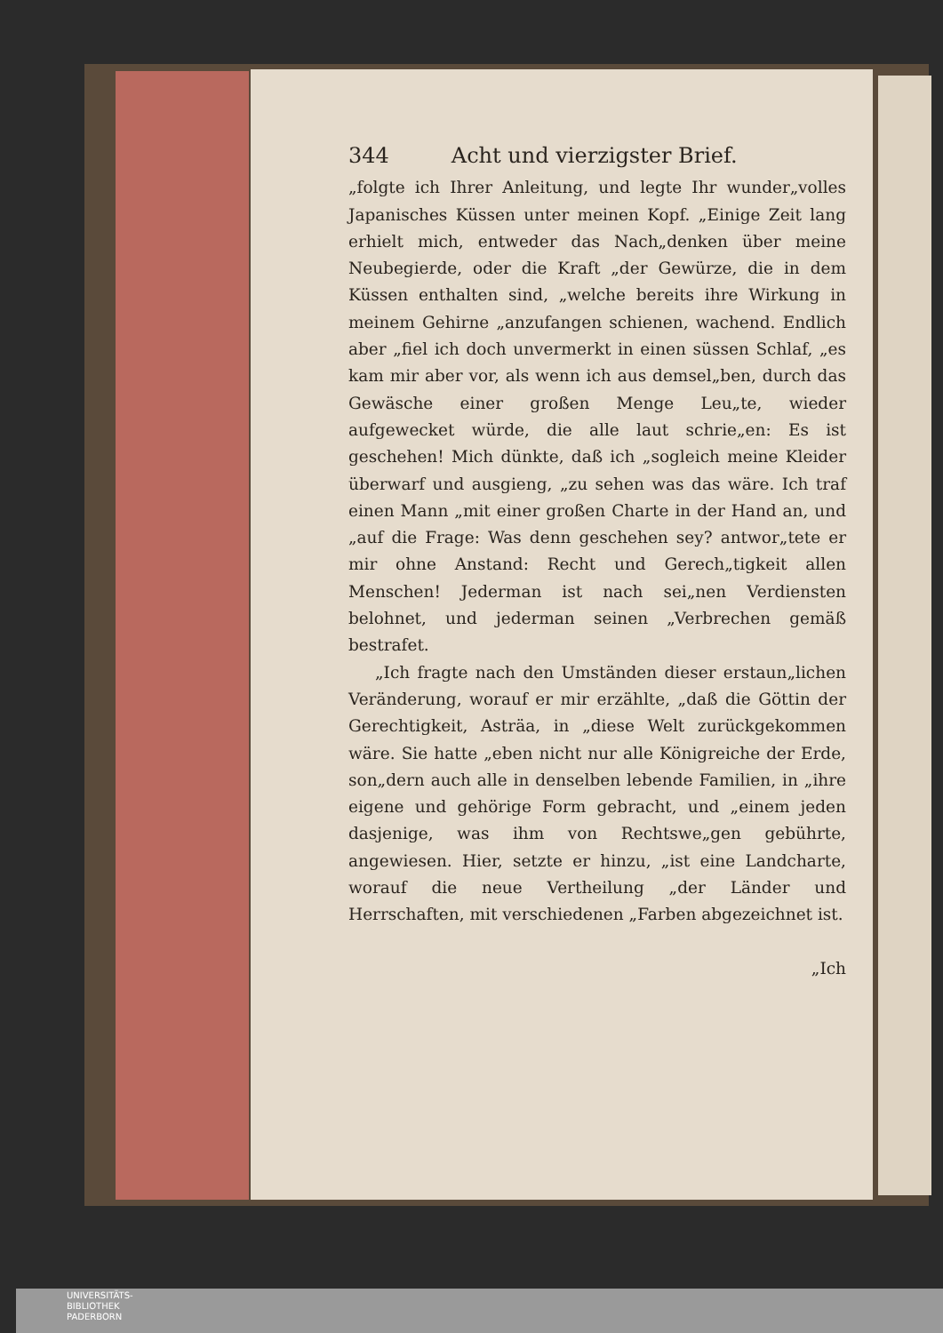344 Acht und vierzigster Brief.
„folgte ich Ihrer Anleitung, und legte Ihr wunder„volles Japanisches Küssen unter meinen Kopf. „Einige Zeit lang erhielt mich, entweder das Nach„denken über meine Neubegierde, oder die Kraft „der Gewürze, die in dem Küssen enthalten sind, „welche bereits ihre Wirkung in meinem Gehirne „anzufangen schienen, wachend. Endlich aber „fiel ich doch unvermerkt in einen süssen Schlaf, „es kam mir aber vor, als wenn ich aus demsel„ben, durch das Gewäsche einer großen Menge Leu„te, wieder aufgewecket würde, die alle laut schrie„en: Es ist geschehen! Mich dünkte, daß ich „sogleich meine Kleider überwarf und ausgieng, „zu sehen was das wäre. Ich traf einen Mann „mit einer großen Charte in der Hand an, und „auf die Frage: Was denn geschehen sey? antwor„tete er mir ohne Anstand: Recht und Gerech„tigkeit allen Menschen! Jederman ist nach sei„nen Verdiensten belohnet, und jederman seinen „Verbrechen gemäß bestrafet.
„Ich fragte nach den Umständen dieser erstaun„lichen Veränderung, worauf er mir erzählte, „daß die Göttin der Gerechtigkeit, Asträa, in „diese Welt zurückgekommen wäre. Sie hatte „eben nicht nur alle Königreiche der Erde, son„dern auch alle in denselben lebende Familien, in „ihre eigene und gehörige Form gebracht, und „einem jeden dasjenige, was ihm von Rechtswe„gen gebührte, angewiesen. Hier, setzte er hinzu, „ist eine Landcharte, worauf die neue Vertheilung „der Länder und Herrschaften, mit verschiedenen „Farben abgezeichnet ist.
„Ich
UNIVERSITÄTS-
BIBLIOTHEK
PADERBORN